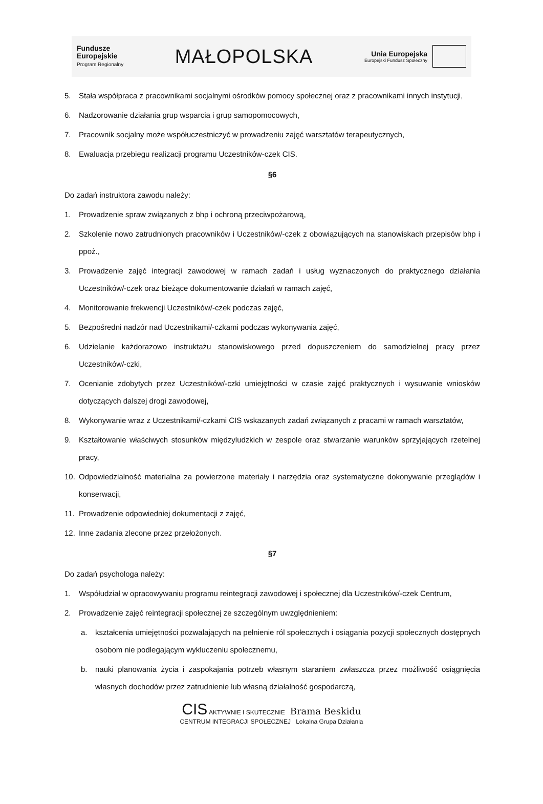Fundusze
Europejskie
Program Regionalny
MAŁOPOLSKA
Unia Europejska
Europejski Fundusz Społeczny
5. Stała współpraca z pracownikami socjalnymi ośrodków pomocy społecznej oraz z pracownikami innych instytucji,
6. Nadzorowanie działania grup wsparcia i grup samopomocowych,
7. Pracownik socjalny może współuczestniczyć w prowadzeniu zajęć warsztatów terapeutycznych,
8. Ewaluacja przebiegu realizacji programu Uczestników-czek CIS.
§6
Do zadań instruktora zawodu należy:
1. Prowadzenie spraw związanych z bhp i ochroną przeciwpożarową,
2. Szkolenie nowo zatrudnionych pracowników i Uczestników/-czek z obowiązujących na stanowiskach przepisów bhp i ppoż.,
3. Prowadzenie zajęć integracji zawodowej w ramach zadań i usług wyznaczonych do praktycznego działania Uczestników/-czek oraz bieżące dokumentowanie działań w ramach zajęć,
4. Monitorowanie frekwencji Uczestników/-czek podczas zajęć,
5. Bezpośredni nadzór nad Uczestnikami/-czkami podczas wykonywania zajęć,
6. Udzielanie każdorazowo instruktażu stanowiskowego przed dopuszczeniem do samodzielnej pracy przez Uczestników/-czki,
7. Ocenianie zdobytych przez Uczestników/-czki umiejętności w czasie zajęć praktycznych i wysuwanie wniosków dotyczących dalszej drogi zawodowej,
8. Wykonywanie wraz z Uczestnikami/-czkami CIS wskazanych zadań związanych z pracami w ramach warsztatów,
9. Kształtowanie właściwych stosunków międzyludzkich w zespole oraz stwarzanie warunków sprzyjających rzetelnej pracy,
10. Odpowiedzialność materialna za powierzone materiały i narzędzia oraz systematyczne dokonywanie przeglądów i konserwacji,
11. Prowadzenie odpowiedniej dokumentacji z zajęć,
12. Inne zadania zlecone przez przełożonych.
§7
Do zadań psychologa należy:
1. Współudział w opracowywaniu programu reintegracji zawodowej i społecznej dla Uczestników/-czek Centrum,
2. Prowadzenie zajęć reintegracji społecznej ze szczególnym uwzględnieniem:
a. kształcenia umiejętności pozwalających na pełnienie ról społecznych i osiągania pozycji społecznych dostępnych osobom nie podlegającym wykluczeniu społecznemu,
b. nauki planowania życia i zaspokajania potrzeb własnym staraniem zwłaszcza przez możliwość osiągnięcia własnych dochodów przez zatrudnienie lub własną działalność gospodarczą,
CIS AKTYWNIE I SKUTECZNIE Brama Beskidu
CENTRUM INTEGRACJI SPOŁECZNEJ Lokalna Grupa Działania